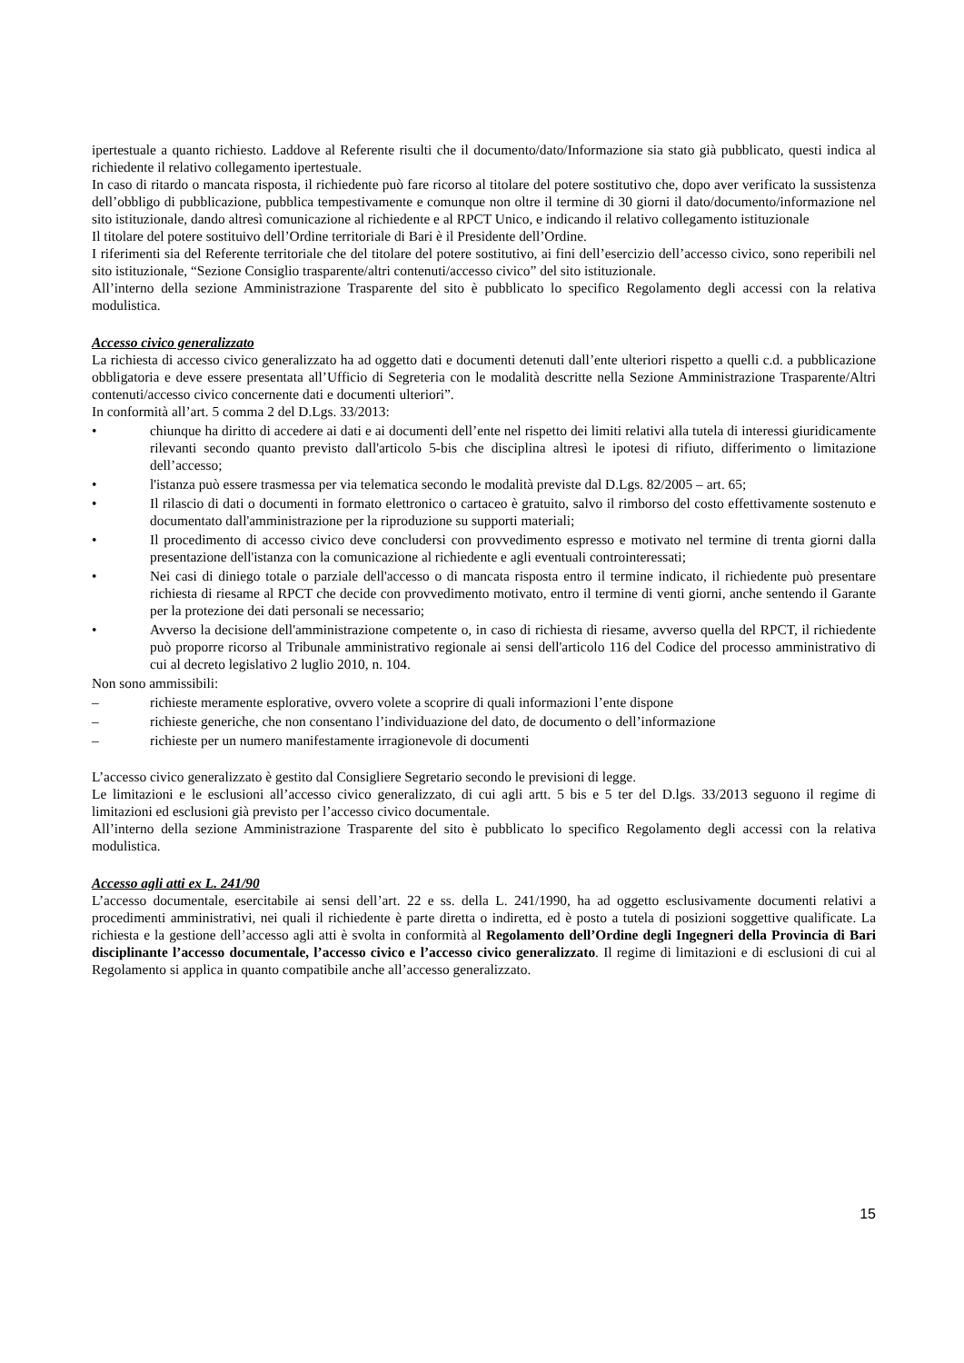ipertestuale a quanto richiesto. Laddove al Referente risulti che il documento/dato/Informazione sia stato già pubblicato, questi indica al richiedente il relativo collegamento ipertestuale.
In caso di ritardo o mancata risposta, il richiedente può fare ricorso al titolare del potere sostitutivo che, dopo aver verificato la sussistenza dell’obbligo di pubblicazione, pubblica tempestivamente e comunque non oltre il termine di 30 giorni il dato/documento/informazione nel sito istituzionale, dando altresì comunicazione al richiedente e al RPCT Unico, e indicando il relativo collegamento istituzionale
Il titolare del potere sostituivo dell’Ordine territoriale di Bari è il Presidente dell’Ordine.
I riferimenti sia del Referente territoriale che del titolare del potere sostitutivo, ai fini dell’esercizio dell’accesso civico, sono reperibili nel sito istituzionale, “Sezione Consiglio trasparente/altri contenuti/accesso civico” del sito istituzionale.
All’interno della sezione Amministrazione Trasparente del sito è pubblicato lo specifico Regolamento degli accessi con la relativa modulistica.
Accesso civico generalizzato
La richiesta di accesso civico generalizzato ha ad oggetto dati e documenti detenuti dall’ente ulteriori rispetto a quelli c.d. a pubblicazione obbligatoria e deve essere presentata all’Ufficio di Segreteria con le modalità descritte nella Sezione Amministrazione Trasparente/Altri contenuti/accesso civico concernente dati e documenti ulteriori”.
In conformità all’art. 5 comma 2 del D.Lgs. 33/2013:
• chiunque ha diritto di accedere ai dati e ai documenti dell’ente nel rispetto dei limiti relativi alla tutela di interessi giuridicamente rilevanti secondo quanto previsto dall'articolo 5-bis che disciplina altresì le ipotesi di rifiuto, differimento o limitazione dell’accesso;
• l'istanza può essere trasmessa per via telematica secondo le modalità previste dal D.Lgs. 82/2005 – art. 65;
• Il rilascio di dati o documenti in formato elettronico o cartaceo è gratuito, salvo il rimborso del costo effettivamente sostenuto e documentato dall'amministrazione per la riproduzione su supporti materiali;
• Il procedimento di accesso civico deve concludersi con provvedimento espresso e motivato nel termine di trenta giorni dalla presentazione dell'istanza con la comunicazione al richiedente e agli eventuali controinteressati;
• Nei casi di diniego totale o parziale dell'accesso o di mancata risposta entro il termine indicato, il richiedente può presentare richiesta di riesame al RPCT che decide con provvedimento motivato, entro il termine di venti giorni, anche sentendo il Garante per la protezione dei dati personali se necessario;
• Avverso la decisione dell'amministrazione competente o, in caso di richiesta di riesame, avverso quella del RPCT, il richiedente può proporre ricorso al Tribunale amministrativo regionale ai sensi dell'articolo 116 del Codice del processo amministrativo di cui al decreto legislativo 2 luglio 2010, n. 104.
Non sono ammissibili:
– richieste meramente esplorative, ovvero volete a scoprire di quali informazioni l’ente dispone
– richieste generiche, che non consentano l’individuazione del dato, de documento o dell’informazione
– richieste per un numero manifestamente irragionevole di documenti
L’accesso civico generalizzato è gestito dal Consigliere Segretario secondo le previsioni di legge.
Le limitazioni e le esclusioni all’accesso civico generalizzato, di cui agli artt. 5 bis e 5 ter del D.lgs. 33/2013 seguono il regime di limitazioni ed esclusioni già previsto per l’accesso civico documentale.
All’interno della sezione Amministrazione Trasparente del sito è pubblicato lo specifico Regolamento degli accessi con la relativa modulistica.
Accesso agli atti ex L. 241/90
L’accesso documentale, esercitabile ai sensi dell’art. 22 e ss. della L. 241/1990, ha ad oggetto esclusivamente documenti relativi a procedimenti amministrativi, nei quali il richiedente è parte diretta o indiretta, ed è posto a tutela di posizioni soggettive qualificate. La richiesta e la gestione dell’accesso agli atti è svolta in conformità al Regolamento dell’Ordine degli Ingegneri della Provincia di Bari disciplinante l’accesso documentale, l’accesso civico e l’accesso civico generalizzato. Il regime di limitazioni e di esclusioni di cui al Regolamento si applica in quanto compatibile anche all’accesso generalizzato.
15